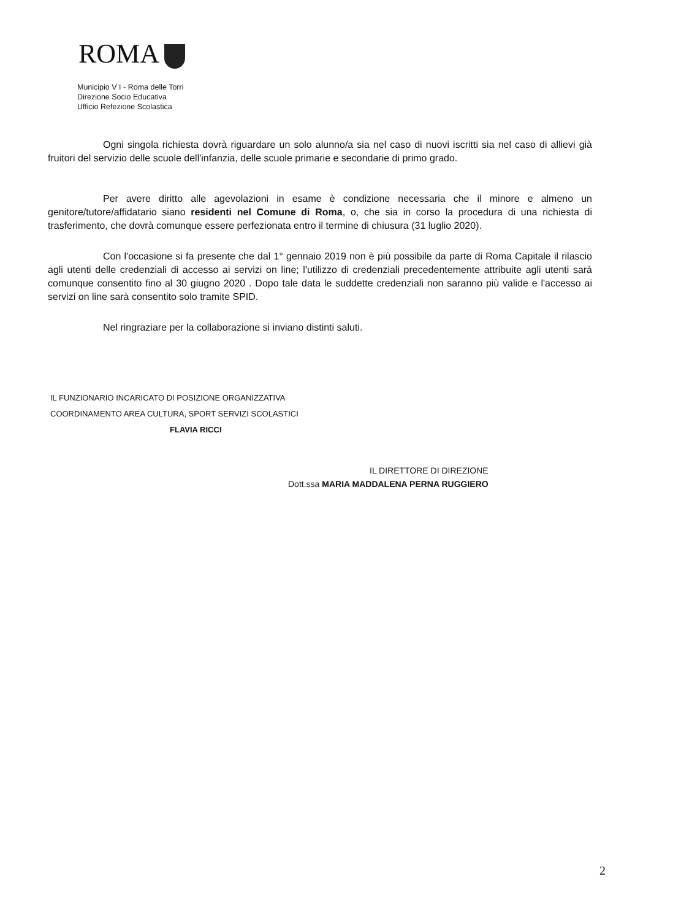ROMA
Municipio V I - Roma delle Torri
Direzione Socio Educativa
Ufficio Refezione Scolastica
Ogni singola richiesta dovrà riguardare un solo alunno/a sia nel caso di nuovi iscritti sia nel caso di allievi già fruitori del servizio delle scuole dell'infanzia, delle scuole primarie e secondarie di primo grado.
Per avere diritto alle agevolazioni in esame è condizione necessaria che il minore e almeno un genitore/tutore/affidatario siano residenti nel Comune di Roma, o, che sia in corso la procedura di una richiesta di trasferimento, che dovrà comunque essere perfezionata entro il termine di chiusura (31 luglio 2020).
Con l'occasione si fa presente che dal 1° gennaio 2019 non è più possibile da parte di Roma Capitale il rilascio agli utenti delle credenziali di accesso ai servizi on line; l'utilizzo di credenziali precedentemente attribuite agli utenti sarà comunque consentito fino al 30 giugno 2020 . Dopo tale data le suddette credenziali non saranno più valide e l'accesso ai servizi on line sarà consentito solo tramite SPID.
Nel ringraziare per la collaborazione si inviano distinti saluti.
IL FUNZIONARIO INCARICATO DI POSIZIONE ORGANIZZATIVA
COORDINAMENTO AREA CULTURA, SPORT SERVIZI SCOLASTICI
FLAVIA RICCI
IL DIRETTORE DI DIREZIONE
Dott.ssa MARIA MADDALENA PERNA RUGGIERO
2